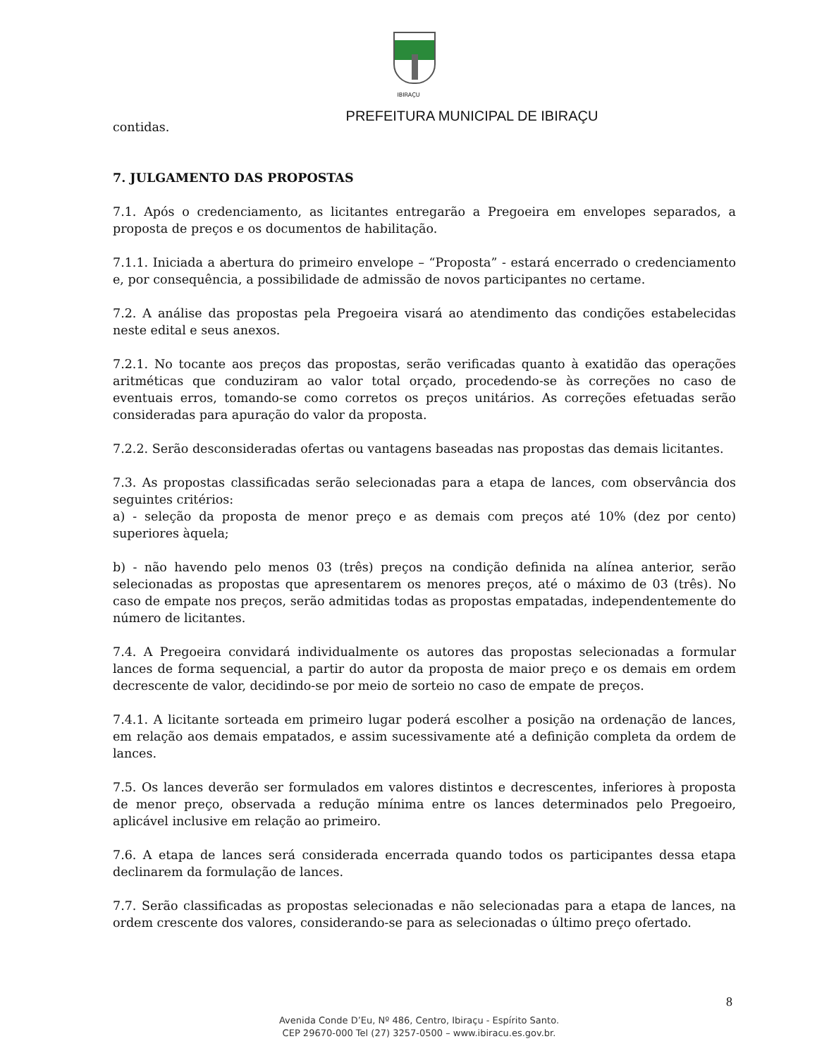IBIRAÇU
PREFEITURA MUNICIPAL DE IBIRAÇU
contidas.
7. JULGAMENTO DAS PROPOSTAS
7.1. Após o credenciamento, as licitantes entregarão a Pregoeira em envelopes separados, a proposta de preços e os documentos de habilitação.
7.1.1. Iniciada a abertura do primeiro envelope – “Proposta” - estará encerrado o credenciamento e, por consequência, a possibilidade de admissão de novos participantes no certame.
7.2. A análise das propostas pela Pregoeira visará ao atendimento das condições estabelecidas neste edital e seus anexos.
7.2.1. No tocante aos preços das propostas, serão verificadas quanto à exatidão das operações aritméticas que conduziram ao valor total orçado, procedendo-se às correções no caso de eventuais erros, tomando-se como corretos os preços unitários. As correções efetuadas serão consideradas para apuração do valor da proposta.
7.2.2. Serão desconsideradas ofertas ou vantagens baseadas nas propostas das demais licitantes.
7.3. As propostas classificadas serão selecionadas para a etapa de lances, com observância dos seguintes critérios:
a) - seleção da proposta de menor preço e as demais com preços até 10% (dez por cento) superiores àquela;
b) - não havendo pelo menos 03 (três) preços na condição definida na alínea anterior, serão selecionadas as propostas que apresentarem os menores preços, até o máximo de 03 (três). No caso de empate nos preços, serão admitidas todas as propostas empatadas, independentemente do número de licitantes.
7.4. A Pregoeira convidará individualmente os autores das propostas selecionadas a formular lances de forma sequencial, a partir do autor da proposta de maior preço e os demais em ordem decrescente de valor, decidindo-se por meio de sorteio no caso de empate de preços.
7.4.1. A licitante sorteada em primeiro lugar poderá escolher a posição na ordenação de lances, em relação aos demais empatados, e assim sucessivamente até a definição completa da ordem de lances.
7.5. Os lances deverão ser formulados em valores distintos e decrescentes, inferiores à proposta de menor preço, observada a redução mínima entre os lances determinados pelo Pregoeiro, aplicável inclusive em relação ao primeiro.
7.6. A etapa de lances será considerada encerrada quando todos os participantes dessa etapa declinarem da formulação de lances.
7.7. Serão classificadas as propostas selecionadas e não selecionadas para a etapa de lances, na ordem crescente dos valores, considerando-se para as selecionadas o último preço ofertado.
8
Avenida Conde D’Eu, Nº 486, Centro, Ibiraçu - Espírito Santo.
CEP 29670-000 Tel (27) 3257-0500 – www.ibiracu.es.gov.br.